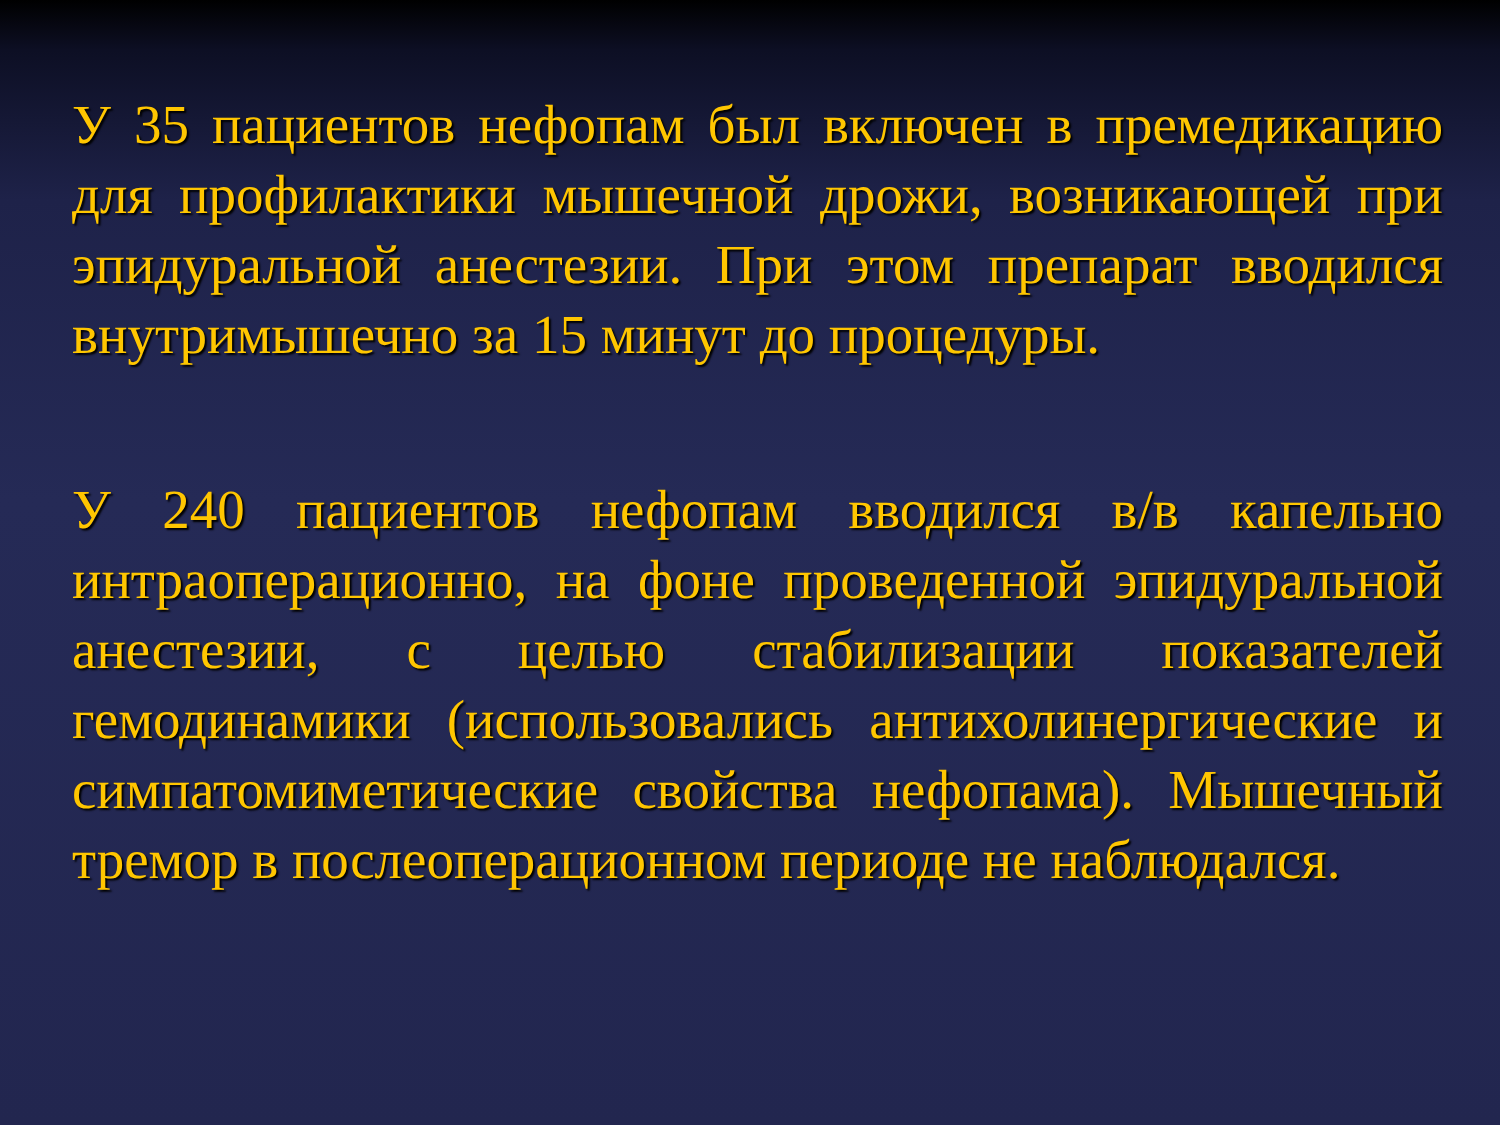У 35 пациентов нефопам был включен в премедикацию для профилактики мышечной дрожи, возникающей при эпидуральной анестезии. При этом препарат вводился внутримышечно за 15 минут до процедуры.
У 240 пациентов нефопам вводился в/в капельно интраоперационно, на фоне проведенной эпидуральной анестезии, с целью стабилизации показателей гемодинамики (использовались антихолинергические и симпатомиметические свойства нефопама). Мышечный тремор в послеоперационном периоде не наблюдался.